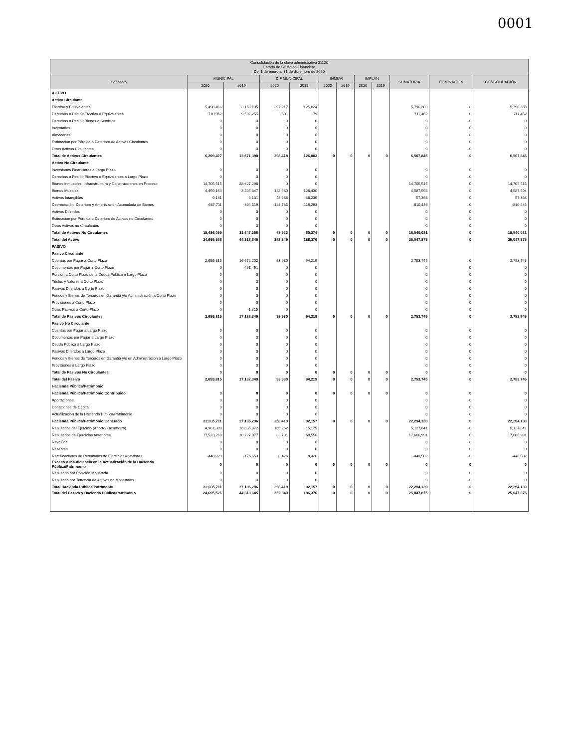0001
| Consolidación de la clave administrativa 31120 Estado de Situación Financiera Del 1 de enero al 31 de diciembre de 2020 | | | | | | | | | | | |
| --- | --- | --- | --- | --- | --- | --- | --- | --- | --- | --- | --- |
| Concepto | MUNICIPAL | | DIF MUNICIPAL | | INMUVI | | IMPLAN | | SUMATORIA | ELIMINACIÓN | CONSOLIDACIÓN |
| | 2020 | 2019 | 2020 | 2019 | 2020 | 2019 | 2020 | 2019 | | | |
| ACTIVO | | | | | | | | | | | |
| Activo Circulante | | | | | | | | | | | |
| Efectivo y Equivalentes | 5,498,466 | 3,169,135 | 297,917 | 125,824 | | | | | 5,796,383 | 0 | 5,796,383 |
| Derechos a Recibir Efectivo o Equivalentes | 710,962 | 9,502,255 | 501 | 179 | | | | | 711,462 | 0 | 711,462 |
| Derechos a Recibir Bienes o Servicios | 0 | 0 | 0 | 0 | | | | | 0 | 0 | 0 |
| Inventarios | 0 | 0 | 0 | 0 | | | | | 0 | 0 | 0 |
| Almacenes | 0 | 0 | 0 | 0 | | | | | 0 | 0 | 0 |
| Estimación por Pérdida o Deterioro de Activos Circulantes | 0 | 0 | 0 | 0 | | | | | 0 | 0 | 0 |
| Otros Activos Circulantes | 0 | 0 | 0 | 0 | | | | | 0 | 0 | 0 |
| Total de Activos Circulantes | 6,209,427 | 12,671,390 | 298,418 | 126,003 | 0 | 0 | 0 | 0 | 6,507,845 | 0 | 6,507,845 |
| Activo No Circulante | | | | | | | | | | | |
| Inversiones Financieras a Largo Plazo | 0 | 0 | 0 | 0 | | | | | 0 | 0 | 0 |
| Derechos a Recibir Efectivo o Equivalentes a Largo Plazo | 0 | 0 | 0 | 0 | | | | | 0 | 0 | 0 |
| Bienes Inmuebles, Infraestructura y Construcciones en Proceso | 14,705,515 | 28,627,298 | 0 | 0 | | | | | 14,705,515 | 0 | 14,705,515 |
| Bienes Muebles | 4,459,164 | 3,405,347 | 128,430 | 128,430 | | | | | 4,587,594 | 0 | 4,587,594 |
| Activos Intangibles | 9,131 | 9,131 | 48,236 | 48,236 | | | | | 57,368 | 0 | 57,368 |
| Depreciación, Deterioro y Amortización Acumulada de Bienes | -687,711 | -394,519 | -122,735 | -116,293 | | | | | -810,446 | 0 | -810,446 |
| Activos Diferidos | 0 | 0 | 0 | 0 | | | | | 0 | 0 | 0 |
| Estimación por Pérdida o Deterioro de Activos no Circulantes | 0 | 0 | 0 | 0 | | | | | 0 | 0 | 0 |
| Otros Activos no Circulantes | 0 | 0 | 0 | 0 | | | | | 0 | 0 | 0 |
| Total de Activos No Circulantes | 18,486,099 | 31,647,255 | 53,932 | 60,374 | 0 | 0 | 0 | 0 | 18,540,031 | 0 | 18,540,031 |
| Total del Activo | 24,695,526 | 44,318,645 | 352,349 | 186,376 | 0 | 0 | 0 | 0 | 25,047,875 | 0 | 25,047,875 |
| PASIVO | | | | | | | | | | | |
| Pasivo Circulante | | | | | | | | | | | |
| Cuentas por Pagar a Corto Plazo | 2,659,815 | 16,672,202 | 93,930 | 94,219 | | | | | 2,753,745 | 0 | 2,753,745 |
| Documentos por Pagar a Corto Plazo | 0 | 461,461 | 0 | 0 | | | | | 0 | 0 | 0 |
| Porción a Corto Plazo de la Deuda Pública a Largo Plazo | 0 | 0 | 0 | 0 | | | | | 0 | 0 | 0 |
| Títulos y Valores a Corto Plazo | 0 | 0 | 0 | 0 | | | | | 0 | 0 | 0 |
| Pasivos Diferidos a Corto Plazo | 0 | 0 | 0 | 0 | | | | | 0 | 0 | 0 |
| Fondos y Bienes de Terceros en Garantía y/o Administración a Corto Plazo | 0 | 0 | 0 | 0 | | | | | 0 | 0 | 0 |
| Provisiones a Corto Plazo | 0 | 0 | 0 | 0 | | | | | 0 | 0 | 0 |
| Otros Pasivos a Corto Plazo | 0 | -1,315 | 0 | 0 | | | | | 0 | 0 | 0 |
| Total de Pasivos Circulantes | 2,659,815 | 17,132,349 | 93,930 | 94,219 | 0 | 0 | 0 | 0 | 2,753,745 | 0 | 2,753,745 |
| Pasivo No Circulante | | | | | | | | | | | |
| Cuentas por Pagar a Largo Plazo | 0 | 0 | 0 | 0 | | | | | 0 | 0 | 0 |
| Documentos por Pagar a Largo Plazo | 0 | 0 | 0 | 0 | | | | | 0 | 0 | 0 |
| Deuda Pública a Largo Plazo | 0 | 0 | 0 | 0 | | | | | 0 | 0 | 0 |
| Pasivos Diferidos a Largo Plazo | 0 | 0 | 0 | 0 | | | | | 0 | 0 | 0 |
| Fondos y Bienes de Terceros en Garantía y/o en Administración a Largo Plazo | 0 | 0 | 0 | 0 | | | | | 0 | 0 | 0 |
| Provisiones a Largo Plazo | 0 | 0 | 0 | 0 | | | | | 0 | 0 | 0 |
| Total de Pasivos No Circulantes | 0 | 0 | 0 | 0 | 0 | 0 | 0 | 0 | 0 | 0 | 0 |
| Total del Pasivo | 2,659,815 | 17,132,349 | 93,930 | 94,219 | 0 | 0 | 0 | 0 | 2,753,745 | 0 | 2,753,745 |
| Hacienda Pública/Patrimonio | | | | | | | | | | | |
| Hacienda Pública/Patrimonio Contribuido | 0 | 0 | 0 | 0 | 0 | 0 | 0 | 0 | 0 | 0 | 0 |
| Aportaciones | 0 | 0 | 0 | 0 | | | | | 0 | 0 | 0 |
| Donaciones de Capital | 0 | 0 | 0 | 0 | | | | | 0 | 0 | 0 |
| Actualización de la Hacienda Pública/Patrimonio | 0 | 0 | 0 | 0 | | | | | 0 | 0 | 0 |
| Hacienda Pública/Patrimonio Generado | 22,035,711 | 27,186,296 | 258,419 | 92,157 | 0 | 0 | 0 | 0 | 22,294,130 | 0 | 22,294,130 |
| Resultados del Ejercicio (Ahorro/ Desahorro) | 4,961,380 | 16,635,872 | 166,262 | 15,175 | | | | | 5,127,641 | 0 | 5,127,641 |
| Resultados de Ejercicios Anteriores | 17,523,260 | 10,727,077 | 83,731 | 68,556 | | | | | 17,606,991 | 0 | 17,606,991 |
| Revalúos | 0 | 0 | 0 | 0 | | | | | 0 | 0 | 0 |
| Reservas | 0 | 0 | 0 | 0 | | | | | 0 | 0 | 0 |
| Rectificaciones de Resultados de Ejercicios Anteriores | -448,929 | -176,653 | 8,426 | 8,426 | | | | | -440,502 | 0 | -440,502 |
| Exceso o Insuficiencia en la Actualización de la Hacienda Pública/Patrimonio | 0 | 0 | 0 | 0 | 0 | 0 | 0 | 0 | 0 | 0 | 0 |
| Resultado por Posición Monetaria | 0 | 0 | 0 | 0 | | | | | 0 | 0 | 0 |
| Resultado por Tenencia de Activos no Monetarios | 0 | 0 | 0 | 0 | | | | | 0 | 0 | 0 |
| Total Hacienda Pública/Patrimonio | 22,035,711 | 27,186,296 | 258,419 | 92,157 | 0 | 0 | 0 | 0 | 22,294,130 | 0 | 22,294,130 |
| Total del Pasivo y Hacienda Pública/Patrimonio | 24,695,526 | 44,318,645 | 352,349 | 186,376 | 0 | 0 | 0 | 0 | 25,047,875 | 0 | 25,047,875 |